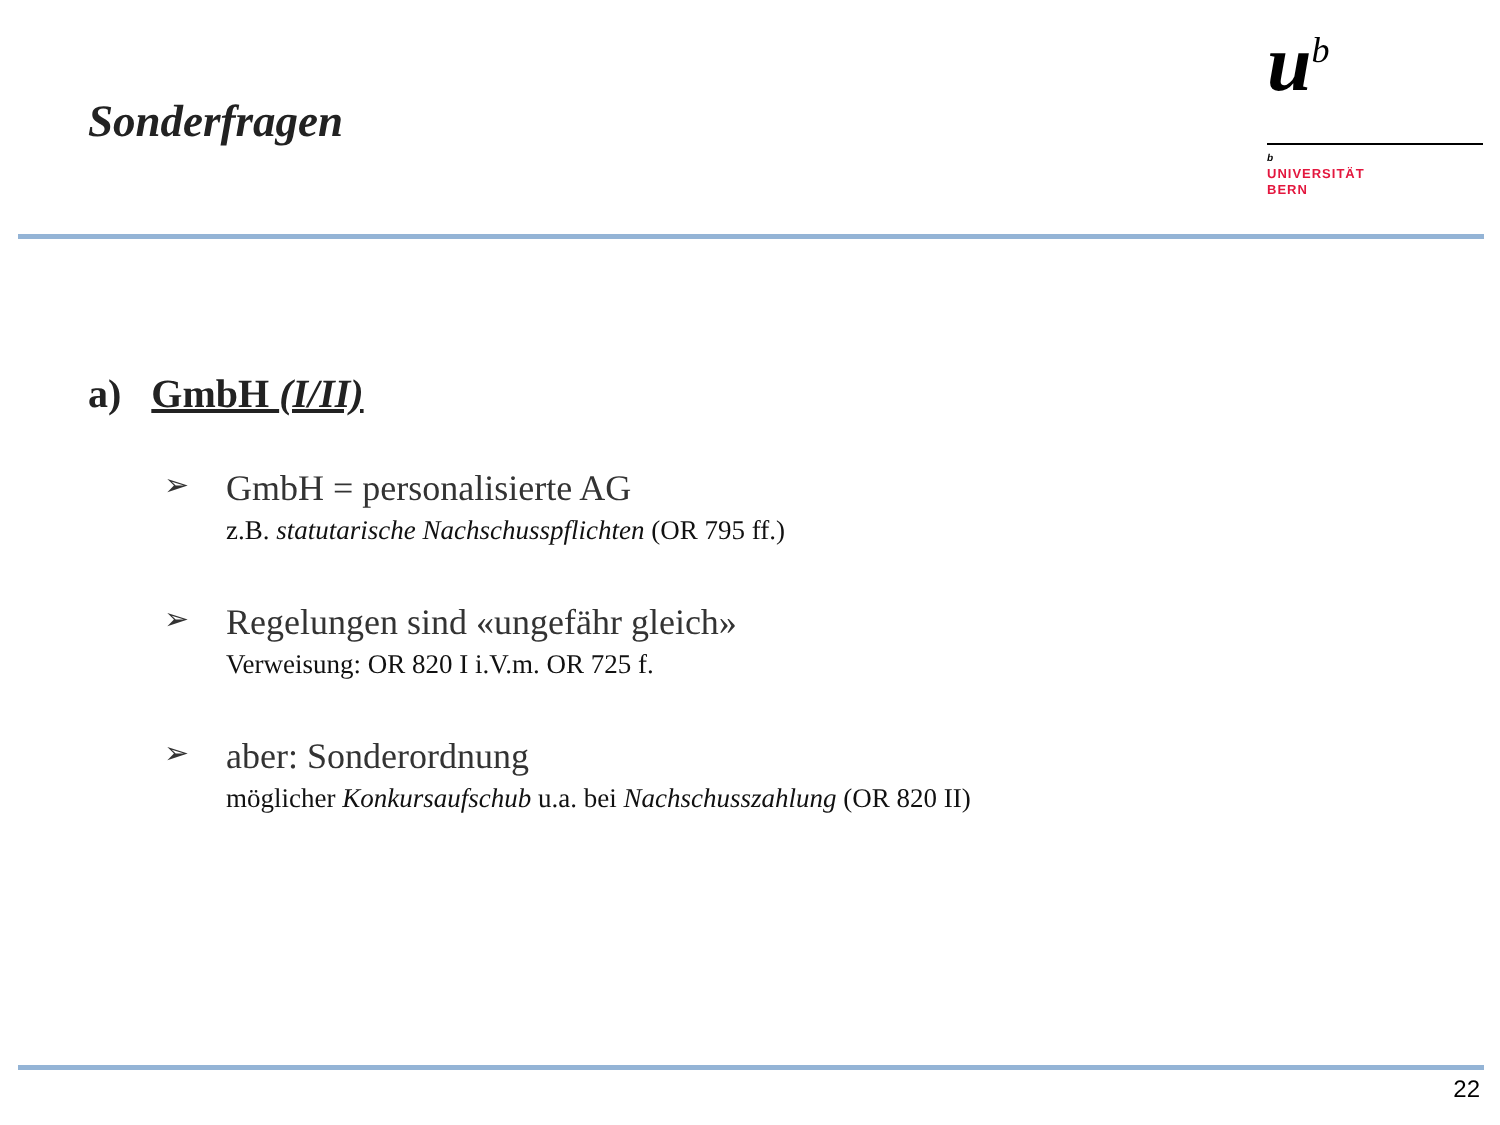Sonderfragen
u<sup>b</sup>
b
UNIVERSITÄT
BERN
a) GmbH (I/II)
➢
GmbH = personalisierte AG
z.B. statutarische Nachschusspflichten (OR 795 ff.)
➢
Regelungen sind «ungefähr gleich»
Verweisung: OR 820 I i.V.m. OR 725 f.
➢
aber: Sonderordnung
möglicher Konkursaufschub u.a. bei Nachschusszahlung (OR 820 II)
22